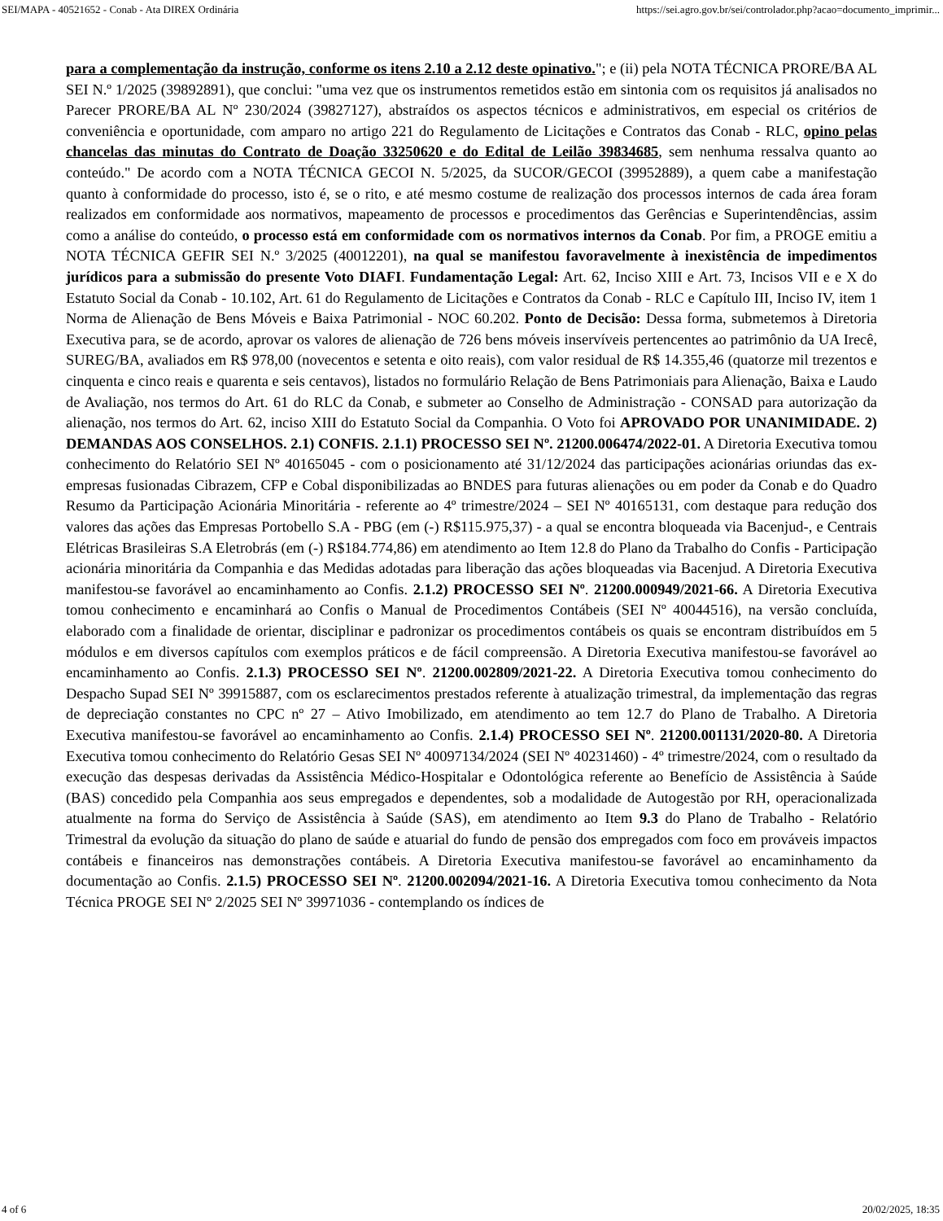SEI/MAPA - 40521652 - Conab - Ata DIREX Ordinária https://sei.agro.gov.br/sei/controlador.php?acao=documento_imprimir...
para a complementação da instrução, conforme os itens 2.10 a 2.12 deste opinativo."; e (ii) pela NOTA TÉCNICA PRORE/BA AL SEI N.º 1/2025 (39892891), que conclui: "uma vez que os instrumentos remetidos estão em sintonia com os requisitos já analisados no Parecer PRORE/BA AL Nº 230/2024 (39827127), abstraídos os aspectos técnicos e administrativos, em especial os critérios de conveniência e oportunidade, com amparo no artigo 221 do Regulamento de Licitações e Contratos das Conab - RLC, opino pelas chancelas das minutas do Contrato de Doação 33250620 e do Edital de Leilão 39834685, sem nenhuma ressalva quanto ao conteúdo." De acordo com a NOTA TÉCNICA GECOI N. 5/2025, da SUCOR/GECOI (39952889), a quem cabe a manifestação quanto à conformidade do processo, isto é, se o rito, e até mesmo costume de realização dos processos internos de cada área foram realizados em conformidade aos normativos, mapeamento de processos e procedimentos das Gerências e Superintendências, assim como a análise do conteúdo, o processo está em conformidade com os normativos internos da Conab. Por fim, a PROGE emitiu a NOTA TÉCNICA GEFIR SEI N.º 3/2025 (40012201), na qual se manifestou favoravelmente à inexistência de impedimentos jurídicos para a submissão do presente Voto DIAFI. Fundamentação Legal: Art. 62, Inciso XIII e Art. 73, Incisos VII e e X do Estatuto Social da Conab - 10.102, Art. 61 do Regulamento de Licitações e Contratos da Conab - RLC e Capítulo III, Inciso IV, item 1 Norma de Alienação de Bens Móveis e Baixa Patrimonial - NOC 60.202. Ponto de Decisão: Dessa forma, submetemos à Diretoria Executiva para, se de acordo, aprovar os valores de alienação de 726 bens móveis inservíveis pertencentes ao patrimônio da UA Irecê, SUREG/BA, avaliados em R$ 978,00 (novecentos e setenta e oito reais), com valor residual de R$ 14.355,46 (quatorze mil trezentos e cinquenta e cinco reais e quarenta e seis centavos), listados no formulário Relação de Bens Patrimoniais para Alienação, Baixa e Laudo de Avaliação, nos termos do Art. 61 do RLC da Conab, e submeter ao Conselho de Administração - CONSAD para autorização da alienação, nos termos do Art. 62, inciso XIII do Estatuto Social da Companhia. O Voto foi APROVADO POR UNANIMIDADE. 2) DEMANDAS AOS CONSELHOS. 2.1) CONFIS. 2.1.1) PROCESSO SEI Nº. 21200.006474/2022-01. A Diretoria Executiva tomou conhecimento do Relatório SEI Nº 40165045 - com o posicionamento até 31/12/2024 das participações acionárias oriundas das ex-empresas fusionadas Cibrazem, CFP e Cobal disponibilizadas ao BNDES para futuras alienações ou em poder da Conab e do Quadro Resumo da Participação Acionária Minoritária - referente ao 4º trimestre/2024 – SEI Nº 40165131, com destaque para redução dos valores das ações das Empresas Portobello S.A - PBG (em (-) R$115.975,37) - a qual se encontra bloqueada via Bacenjud-, e Centrais Elétricas Brasileiras S.A Eletrobrás (em (-) R$184.774,86) em atendimento ao Item 12.8 do Plano da Trabalho do Confis - Participação acionária minoritária da Companhia e das Medidas adotadas para liberação das ações bloqueadas via Bacenjud. A Diretoria Executiva manifestou-se favorável ao encaminhamento ao Confis. 2.1.2) PROCESSO SEI Nº. 21200.000949/2021-66. A Diretoria Executiva tomou conhecimento e encaminhará ao Confis o Manual de Procedimentos Contábeis (SEI Nº 40044516), na versão concluída, elaborado com a finalidade de orientar, disciplinar e padronizar os procedimentos contábeis os quais se encontram distribuídos em 5 módulos e em diversos capítulos com exemplos práticos e de fácil compreensão. A Diretoria Executiva manifestou-se favorável ao encaminhamento ao Confis. 2.1.3) PROCESSO SEI Nº. 21200.002809/2021-22. A Diretoria Executiva tomou conhecimento do Despacho Supad SEI Nº 39915887, com os esclarecimentos prestados referente à atualização trimestral, da implementação das regras de depreciação constantes no CPC nº 27 – Ativo Imobilizado, em atendimento ao tem 12.7 do Plano de Trabalho. A Diretoria Executiva manifestou-se favorável ao encaminhamento ao Confis. 2.1.4) PROCESSO SEI Nº. 21200.001131/2020-80. A Diretoria Executiva tomou conhecimento do Relatório Gesas SEI Nº 40097134/2024 (SEI Nº 40231460) - 4º trimestre/2024, com o resultado da execução das despesas derivadas da Assistência Médico-Hospitalar e Odontológica referente ao Benefício de Assistência à Saúde (BAS) concedido pela Companhia aos seus empregados e dependentes, sob a modalidade de Autogestão por RH, operacionalizada atualmente na forma do Serviço de Assistência à Saúde (SAS), em atendimento ao Item 9.3 do Plano de Trabalho - Relatório Trimestral da evolução da situação do plano de saúde e atuarial do fundo de pensão dos empregados com foco em prováveis impactos contábeis e financeiros nas demonstrações contábeis. A Diretoria Executiva manifestou-se favorável ao encaminhamento da documentação ao Confis. 2.1.5) PROCESSO SEI Nº. 21200.002094/2021-16. A Diretoria Executiva tomou conhecimento da Nota Técnica PROGE SEI Nº 2/2025 SEI Nº 39971036 - contemplando os índices de
4 of 6 20/02/2025, 18:35